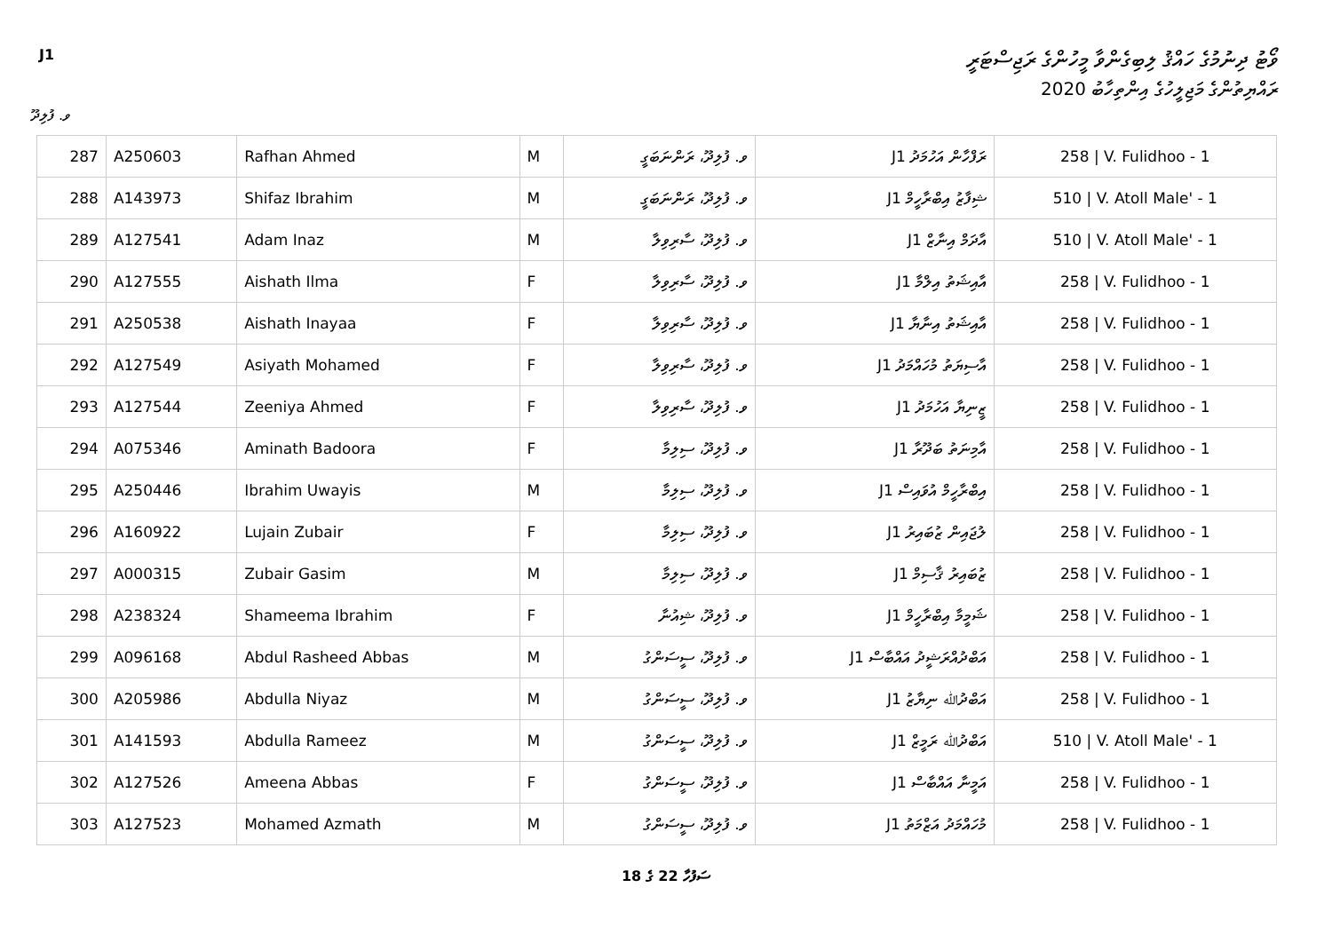J1 ވޯޓު ދިނުމުގެ ހައްޤު ލިބިގެންވާ މީހުންގެ ރަޖިސްޓަރީ
ރައްޔިތުންގެ މަޖިލީހުގެ އިންތިހާބު 2020
ވ. ފުލިދޫ
| 287 | A250603 | Rafhan Ahmed | M | ވ. ފުލިދޫ، ރަންނަބަގީ | ރަފްހާން އަހުމަދު J1 | 258 / V. Fulidhoo - 1 |
| 288 | A143973 | Shifaz Ibrahim | M | ވ. ފުލިދޫ، ރަންނަބަގީ | ޝިފާޒު އިބްރާހީމް J1 | 510 / V. Atoll Male' - 1 |
| 289 | A127541 | Adam Inaz | M | ވ. ފުލިދޫ، ސާރިވިލާ | އާދަމް އިނާޒް J1 | 510 / V. Atoll Male' - 1 |
| 290 | A127555 | Aishath Ilma | F | ވ. ފުލިދޫ، ސާރިވިލާ | އާއިޝަތު އިލްމާ J1 | 258 / V. Fulidhoo - 1 |
| 291 | A250538 | Aishath Inayaa | F | ވ. ފުލިދޫ، ސާރިވިލާ | އާއިޝަތު އިނާޔާ J1 | 258 / V. Fulidhoo - 1 |
| 292 | A127549 | Asiyath Mohamed | F | ވ. ފުލިދޫ، ސާރިވިލާ | އާސިޔަތު މުހައްމަދު J1 | 258 / V. Fulidhoo - 1 |
| 293 | A127544 | Zeeniya Ahmed | F | ވ. ފުލިދޫ، ސާރިވިލާ | ޒީނިޔާ އަހުމަދު J1 | 258 / V. Fulidhoo - 1 |
| 294 | A075346 | Aminath Badoora | F | ވ. ފުލިދޫ، ސިލިމާ | އާމިނަތު ބަދޫރާ J1 | 258 / V. Fulidhoo - 1 |
| 295 | A250446 | Ibrahim Uwayis | M | ވ. ފުލިދޫ، ސިލިމާ | އިބްރާހީމް އުވައިސް J1 | 258 / V. Fulidhoo - 1 |
| 296 | A160922 | Lujain Zubair | F | ވ. ފުލިދޫ، ސިލިމާ | ލުޖައިން ޒުބައިރު J1 | 258 / V. Fulidhoo - 1 |
| 297 | A000315 | Zubair Gasim | M | ވ. ފުލިދޫ، ސިލިމާ | ޒުބައިރު ޤާސިމް J1 | 258 / V. Fulidhoo - 1 |
| 298 | A238324 | Shameema Ibrahim | F | ވ. ފުލިދޫ، ޝިއުނާ | ޝަމީމާ އިބްރާހީމް J1 | 258 / V. Fulidhoo - 1 |
| 299 | A096168 | Abdul Rasheed Abbas | M | ވ. ފުލިދޫ، ސީސަންގު | އަބްދުއްރަޝީދު އައްބާސް J1 | 258 / V. Fulidhoo - 1 |
| 300 | A205986 | Abdulla Niyaz | M | ވ. ފުލިދޫ، ސީސަންގު | އަބްދުﷲ ނިޔާޒު J1 | 258 / V. Fulidhoo - 1 |
| 301 | A141593 | Abdulla Rameez | M | ވ. ފުލިދޫ، ސީސަންގު | އަބްދުﷲ ރަމީޒް J1 | 510 / V. Atoll Male' - 1 |
| 302 | A127526 | Ameena Abbas | F | ވ. ފުލިދޫ، ސީސަންގު | އަމީނާ އައްބާސް J1 | 258 / V. Fulidhoo - 1 |
| 303 | A127523 | Mohamed Azmath | M | ވ. ފުލިދޫ، ސީސަންގު | މުހައްމަދު އަޒްމަތު J1 | 258 / V. Fulidhoo - 1 |
18 ގެ 22 ސަފުހާ